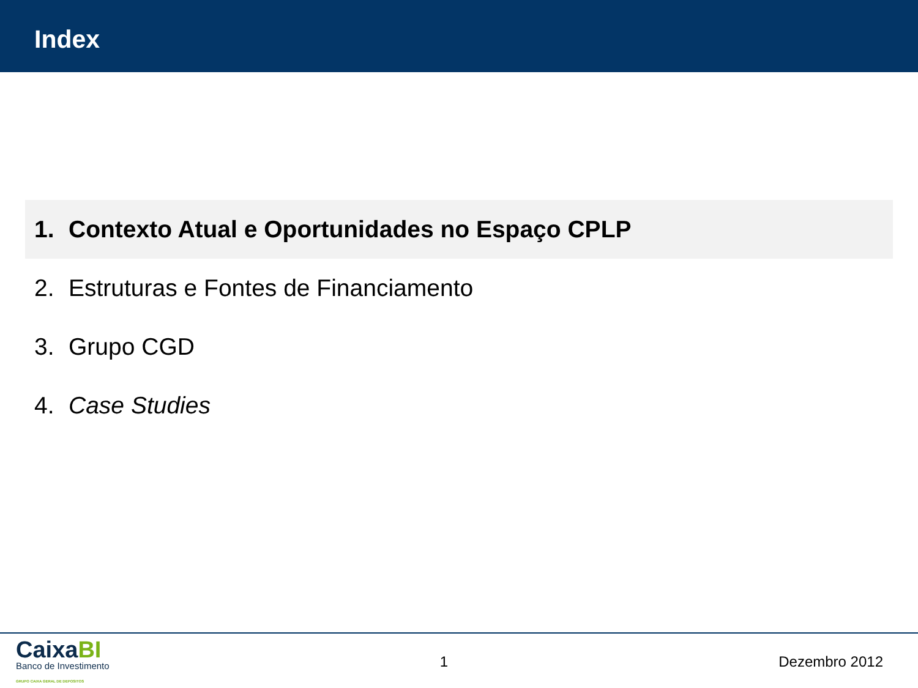Index
1. Contexto Atual e Oportunidades no Espaço CPLP
2. Estruturas e Fontes de Financiamento
3. Grupo CGD
4. Case Studies
CaixaBI
Banco de Investimento
GRUPO CAIXA GERAL DE DEPOSITOS
1 Dezembro 2012